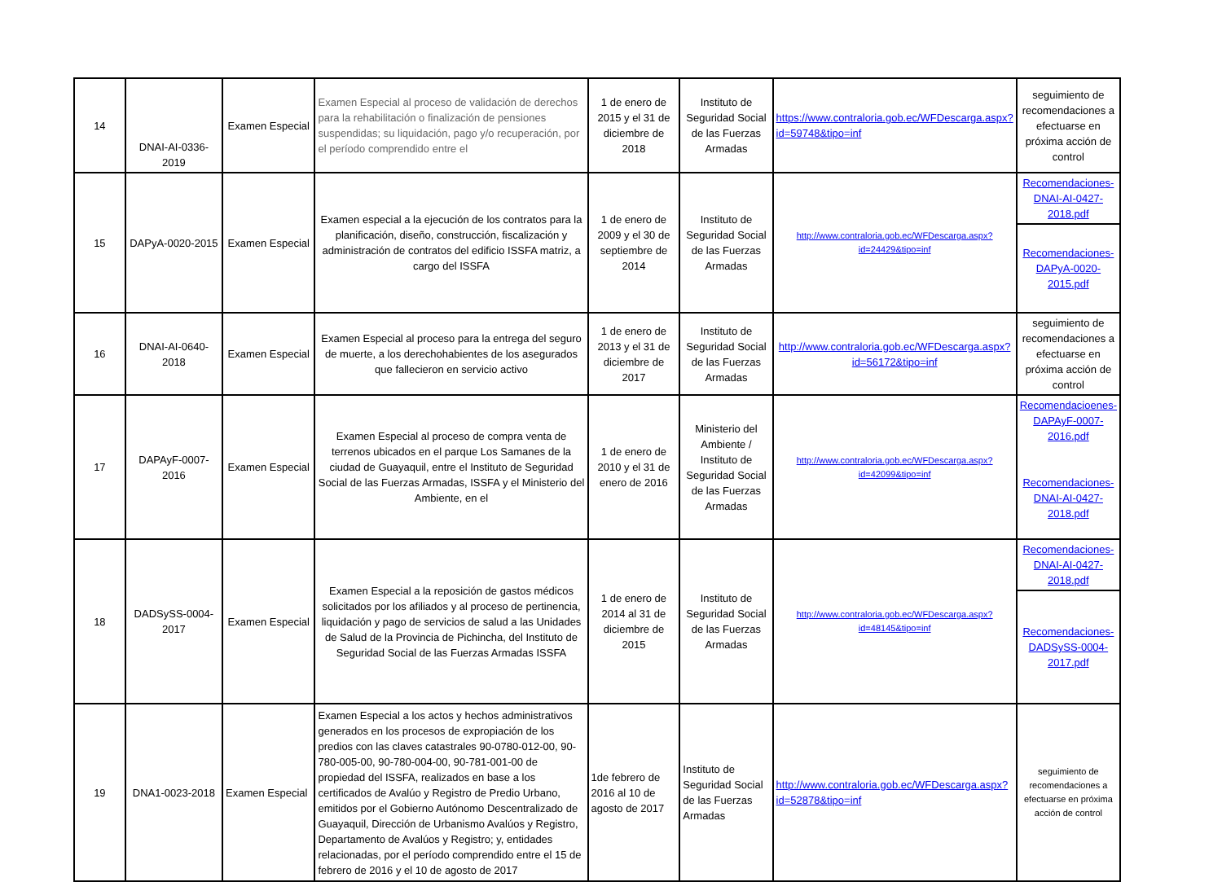| 14 | DNAI-AI-0336-2019 | Examen Especial | Examen Especial al proceso de validación de derechos para la rehabilitación o finalización de pensiones suspendidas; su liquidación, pago y/o recuperación, por el período comprendido entre el | 1 de enero de 2015 y el 31 de diciembre de 2018 | Instituto de Seguridad Social de las Fuerzas Armadas | https://www.contraloria.gob.ec/WFDescarga.aspx?id=59748&tipo=inf | seguimiento de recomendaciones a efectuarse en próxima acción de control |
| 15 | DAPyA-0020-2015 | Examen Especial | Examen especial a la ejecución de los contratos para la planificación, diseño, construcción, fiscalización y administración de contratos del edificio ISSFA matriz, a cargo del ISSFA | 1 de enero de 2009 y el 30 de septiembre de 2014 | Instituto de Seguridad Social de las Fuerzas Armadas | http://www.contraloria.gob.ec/WFDescarga.aspx?id=24429&tipo=inf | Recomendaciones-DNAI-AI-0427-2018.pdf Recomendaciones-DAPyA-0020-2015.pdf |
| 16 | DNAI-AI-0640-2018 | Examen Especial | Examen Especial al proceso para la entrega del seguro de muerte, a los derechohabientes de los asegurados que fallecieron en servicio activo | 1 de enero de 2013 y el 31 de diciembre de 2017 | Instituto de Seguridad Social de las Fuerzas Armadas | http://www.contraloria.gob.ec/WFDescarga.aspx?id=56172&tipo=inf | seguimiento de recomendaciones a efectuarse en próxima acción de control |
| 17 | DAPAyF-0007-2016 | Examen Especial | Examen Especial al proceso de compra venta de terrenos ubicados en el parque Los Samanes de la ciudad de Guayaquil, entre el Instituto de Seguridad Social de las Fuerzas Armadas, ISSFA y el Ministerio del Ambiente, en el | 1 de enero de 2010 y el 31 de enero de 2016 | Ministerio del Ambiente / Instituto de Seguridad Social de las Fuerzas Armadas | http://www.contraloria.gob.ec/WFDescarga.aspx?id=42099&tipo=inf | Recomendacioenes-DAPAyF-0007-2016.pdf Recomendaciones-DNAI-AI-0427-2018.pdf |
| 18 | DADSySS-0004-2017 | Examen Especial | Examen Especial a la reposición de gastos médicos solicitados por los afiliados y al proceso de pertinencia, liquidación y pago de servicios de salud a las Unidades de Salud de la Provincia de Pichincha, del Instituto de Seguridad Social de las Fuerzas Armadas ISSFA | 1 de enero de 2014 al 31 de diciembre de 2015 | Instituto de Seguridad Social de las Fuerzas Armadas | http://www.contraloria.gob.ec/WFDescarga.aspx?id=48145&tipo=inf | Recomendaciones-DNAI-AI-0427-2018.pdf Recomendaciones-DADSySS-0004-2017.pdf |
| 19 | DNA1-0023-2018 | Examen Especial | Examen Especial a los actos y hechos administrativos generados en los procesos de expropiación de los predios con las claves catastrales 90-0780-012-00, 90-780-005-00, 90-780-004-00, 90-781-001-00 de propiedad del ISSFA, realizados en base a los certificados de Avalúo y Registro de Predio Urbano, emitidos por el Gobierno Autónomo Descentralizado de Guayaquil, Dirección de Urbanismo Avalúos y Registro, Departamento de Avalúos y Registro; y, entidades relacionadas, por el período comprendido entre el 15 de febrero de 2016 y el 10 de agosto de 2017 | 1de febrero de 2016 al 10 de agosto de 2017 | Instituto de Seguridad Social de las Fuerzas Armadas | http://www.contraloria.gob.ec/WFDescarga.aspx?id=52878&tipo=inf | seguimiento de recomendaciones a efectuarse en próxima acción de control |